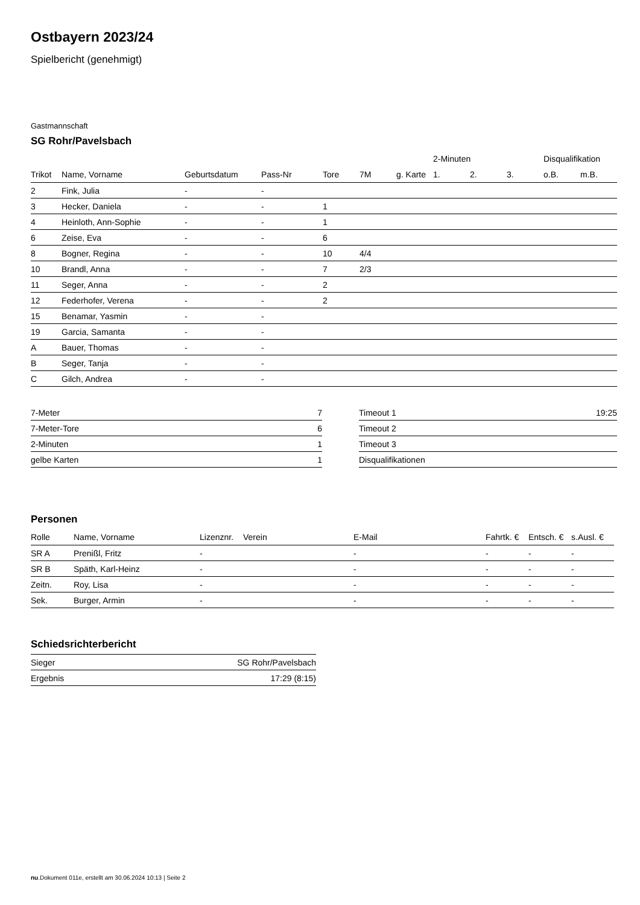Ostbayern 2023/24
Spielbericht (genehmigt)
Gastmannschaft
SG Rohr/Pavelsbach
| | | | | | | | 2-Minuten | | | Disqualifikation | |
| --- | --- | --- | --- | --- | --- | --- | --- | --- | --- | --- | --- |
| Trikot | Name, Vorname | Geburtsdatum | Pass-Nr | Tore | 7M | g. Karte | 1. | 2. | 3. | o.B. | m.B. |
| 2 | Fink, Julia | - | - | | | | | | | | |
| 3 | Hecker, Daniela | - | - | 1 | | | | | | | |
| 4 | Heinloth, Ann-Sophie | - | - | 1 | | | | | | | |
| 6 | Zeise, Eva | - | - | 6 | | | | | | | |
| 8 | Bogner, Regina | - | - | 10 | 4/4 | | | | | | |
| 10 | Brandl, Anna | - | - | 7 | 2/3 | | | | | | |
| 11 | Seger, Anna | - | - | 2 | | | | | | | |
| 12 | Federhofer, Verena | - | - | 2 | | | | | | | |
| 15 | Benamar, Yasmin | - | - | | | | | | | | |
| 19 | Garcia, Samanta | - | - | | | | | | | | |
| A | Bauer, Thomas | - | - | | | | | | | | |
| B | Seger, Tanja | - | - | | | | | | | | |
| C | Gilch, Andrea | - | - | | | | | | | | |
| 7-Meter | 7 |
| 7-Meter-Tore | 6 |
| 2-Minuten | 1 |
| gelbe Karten | 1 |
| Timeout 1 | 19:25 |
| Timeout 2 | |
| Timeout 3 | |
| Disqualifikationen | |
Personen
| Rolle | Name, Vorname | Lizenznr. | Verein | E-Mail | Fahrtk. € | Entsch. € | s.Ausl. € |
| --- | --- | --- | --- | --- | --- | --- | --- |
| SR A | Prenißl, Fritz | - | | - | - | - | - |
| SR B | Späth, Karl-Heinz | - | | - | - | - | - |
| Zeitn. | Roy, Lisa | - | | - | - | - | - |
| Sek. | Burger, Armin | - | | - | - | - | - |
Schiedsrichterbericht
| Sieger | SG Rohr/Pavelsbach |
| Ergebnis | 17:29 (8:15) |
nu.Dokument 011e, erstellt am 30.06.2024 10:13 | Seite 2